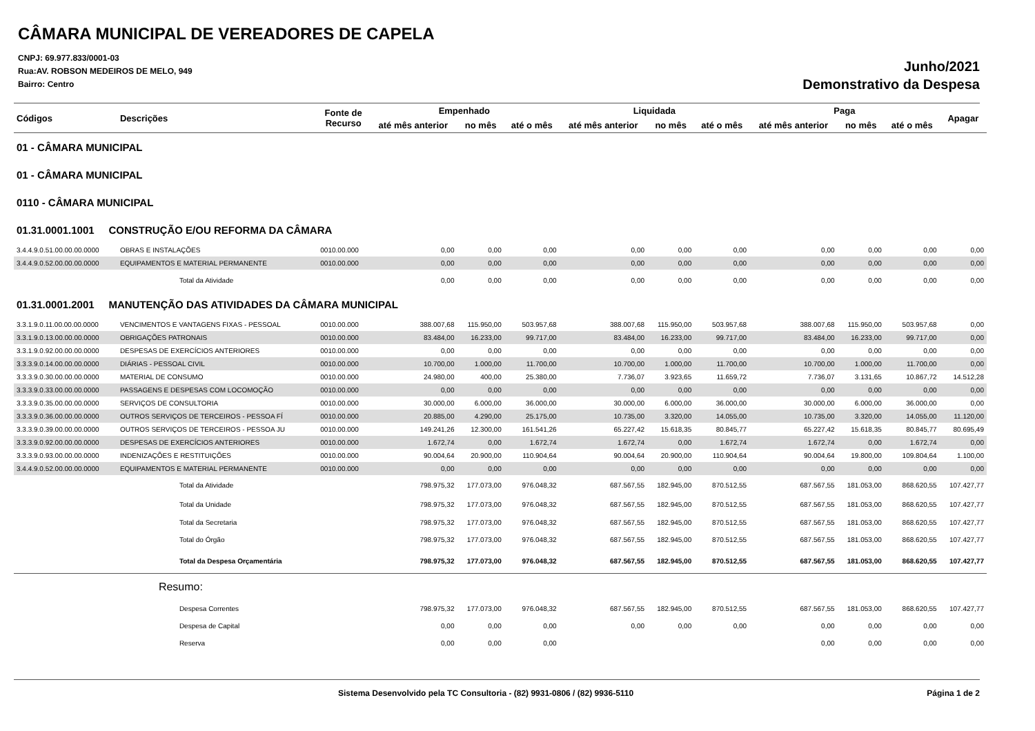CÂMARA MUNICIPAL DE VEREADORES DE CAPELA
CNPJ: 69.977.833/0001-03
Rua:AV. ROBSON MEDEIROS DE MELO, 949
Bairro: Centro
Junho/2021
Demonstrativo da Despesa
| Códigos | Descrições | Fonte de Recurso | Empenhado | | | Liquidada | | | Paga | | | Apagar |
| --- | --- | --- | --- | --- | --- | --- | --- | --- | --- | --- | --- | --- |
| | | | até mês anterior | no mês | até o mês | até mês anterior | no mês | até o mês | até mês anterior | no mês | até o mês | |
| 01 - CÂMARA MUNICIPAL | | | | | | | | | | | | |
| 01 - CÂMARA MUNICIPAL | | | | | | | | | | | | |
| 0110 - CÂMARA MUNICIPAL | | | | | | | | | | | | |
| 01.31.0001.1001 CONSTRUÇÃO E/OU REFORMA DA CÂMARA | | | | | | | | | | | | |
| 3.4.4.9.0.51.00.00.00.0000 | OBRAS E INSTALAÇÕES | 0010.00.000 | 0,00 | 0,00 | 0,00 | 0,00 | 0,00 | 0,00 | 0,00 | 0,00 | 0,00 | 0,00 |
| 3.4.4.9.0.52.00.00.00.0000 | EQUIPAMENTOS E MATERIAL PERMANENTE | 0010.00.000 | 0,00 | 0,00 | 0,00 | 0,00 | 0,00 | 0,00 | 0,00 | 0,00 | 0,00 | 0,00 |
| | Total da Atividade | | 0,00 | 0,00 | 0,00 | 0,00 | 0,00 | 0,00 | 0,00 | 0,00 | 0,00 | 0,00 |
| 01.31.0001.2001 MANUTENÇÃO DAS ATIVIDADES DA CÂMARA MUNICIPAL | | | | | | | | | | | | |
| 3.3.1.9.0.11.00.00.00.0000 | VENCIMENTOS E VANTAGENS FIXAS - PESSOAL | 0010.00.000 | 388.007,68 | 115.950,00 | 503.957,68 | 388.007,68 | 115.950,00 | 503.957,68 | 388.007,68 | 115.950,00 | 503.957,68 | 0,00 |
| 3.3.1.9.0.13.00.00.00.0000 | OBRIGAÇÕES PATRONAIS | 0010.00.000 | 83.484,00 | 16.233,00 | 99.717,00 | 83.484,00 | 16.233,00 | 99.717,00 | 83.484,00 | 16.233,00 | 99.717,00 | 0,00 |
| 3.3.1.9.0.92.00.00.00.0000 | DESPESAS DE EXERCÍCIOS ANTERIORES | 0010.00.000 | 0,00 | 0,00 | 0,00 | 0,00 | 0,00 | 0,00 | 0,00 | 0,00 | 0,00 | 0,00 |
| 3.3.3.9.0.14.00.00.00.0000 | DIÁRIAS - PESSOAL CIVIL | 0010.00.000 | 10.700,00 | 1.000,00 | 11.700,00 | 10.700,00 | 1.000,00 | 11.700,00 | 10.700,00 | 1.000,00 | 11.700,00 | 0,00 |
| 3.3.3.9.0.30.00.00.00.0000 | MATERIAL DE CONSUMO | 0010.00.000 | 24.980,00 | 400,00 | 25.380,00 | 7.736,07 | 3.923,65 | 11.659,72 | 7.736,07 | 3.131,65 | 10.867,72 | 14.512,28 |
| 3.3.3.9.0.33.00.00.00.0000 | PASSAGENS E DESPESAS COM LOCOMOÇÃO | 0010.00.000 | 0,00 | 0,00 | 0,00 | 0,00 | 0,00 | 0,00 | 0,00 | 0,00 | 0,00 | 0,00 |
| 3.3.3.9.0.35.00.00.00.0000 | SERVIÇOS DE CONSULTORIA | 0010.00.000 | 30.000,00 | 6.000,00 | 36.000,00 | 30.000,00 | 6.000,00 | 36.000,00 | 30.000,00 | 6.000,00 | 36.000,00 | 0,00 |
| 3.3.3.9.0.36.00.00.00.0000 | OUTROS SERVIÇOS DE TERCEIROS - PESSOA FÍ | 0010.00.000 | 20.885,00 | 4.290,00 | 25.175,00 | 10.735,00 | 3.320,00 | 14.055,00 | 10.735,00 | 3.320,00 | 14.055,00 | 11.120,00 |
| 3.3.3.9.0.39.00.00.00.0000 | OUTROS SERVIÇOS DE TERCEIROS - PESSOA JU | 0010.00.000 | 149.241,26 | 12.300,00 | 161.541,26 | 65.227,42 | 15.618,35 | 80.845,77 | 65.227,42 | 15.618,35 | 80.845,77 | 80.695,49 |
| 3.3.3.9.0.92.00.00.00.0000 | DESPESAS DE EXERCÍCIOS ANTERIORES | 0010.00.000 | 1.672,74 | 0,00 | 1.672,74 | 1.672,74 | 0,00 | 1.672,74 | 1.672,74 | 0,00 | 1.672,74 | 0,00 |
| 3.3.3.9.0.93.00.00.00.0000 | INDENIZAÇÕES E RESTITUIÇÕES | 0010.00.000 | 90.004,64 | 20.900,00 | 110.904,64 | 90.004,64 | 20.900,00 | 110.904,64 | 90.004,64 | 19.800,00 | 109.804,64 | 1.100,00 |
| 3.4.4.9.0.52.00.00.00.0000 | EQUIPAMENTOS E MATERIAL PERMANENTE | 0010.00.000 | 0,00 | 0,00 | 0,00 | 0,00 | 0,00 | 0,00 | 0,00 | 0,00 | 0,00 | 0,00 |
| | Total da Atividade | | 798.975,32 | 177.073,00 | 976.048,32 | 687.567,55 | 182.945,00 | 870.512,55 | 687.567,55 | 181.053,00 | 868.620,55 | 107.427,77 |
| | Total da Unidade | | 798.975,32 | 177.073,00 | 976.048,32 | 687.567,55 | 182.945,00 | 870.512,55 | 687.567,55 | 181.053,00 | 868.620,55 | 107.427,77 |
| | Total da Secretaria | | 798.975,32 | 177.073,00 | 976.048,32 | 687.567,55 | 182.945,00 | 870.512,55 | 687.567,55 | 181.053,00 | 868.620,55 | 107.427,77 |
| | Total do Órgão | | 798.975,32 | 177.073,00 | 976.048,32 | 687.567,55 | 182.945,00 | 870.512,55 | 687.567,55 | 181.053,00 | 868.620,55 | 107.427,77 |
| | Total da Despesa Orçamentária | | 798.975,32 | 177.073,00 | 976.048,32 | 687.567,55 | 182.945,00 | 870.512,55 | 687.567,55 | 181.053,00 | 868.620,55 | 107.427,77 |
| | Resumo: | | | | | | | | | | | |
| | Despesa Correntes | | 798.975,32 | 177.073,00 | 976.048,32 | 687.567,55 | 182.945,00 | 870.512,55 | 687.567,55 | 181.053,00 | 868.620,55 | 107.427,77 |
| | Despesa de Capital | | 0,00 | 0,00 | 0,00 | 0,00 | 0,00 | 0,00 | 0,00 | 0,00 | 0,00 | 0,00 |
| | Reserva | | 0,00 | 0,00 | 0,00 | | | | 0,00 | 0,00 | 0,00 | 0,00 |
Sistema Desenvolvido pela TC Consultoria - (82) 9931-0806 / (82) 9936-5110 Página 1 de 2